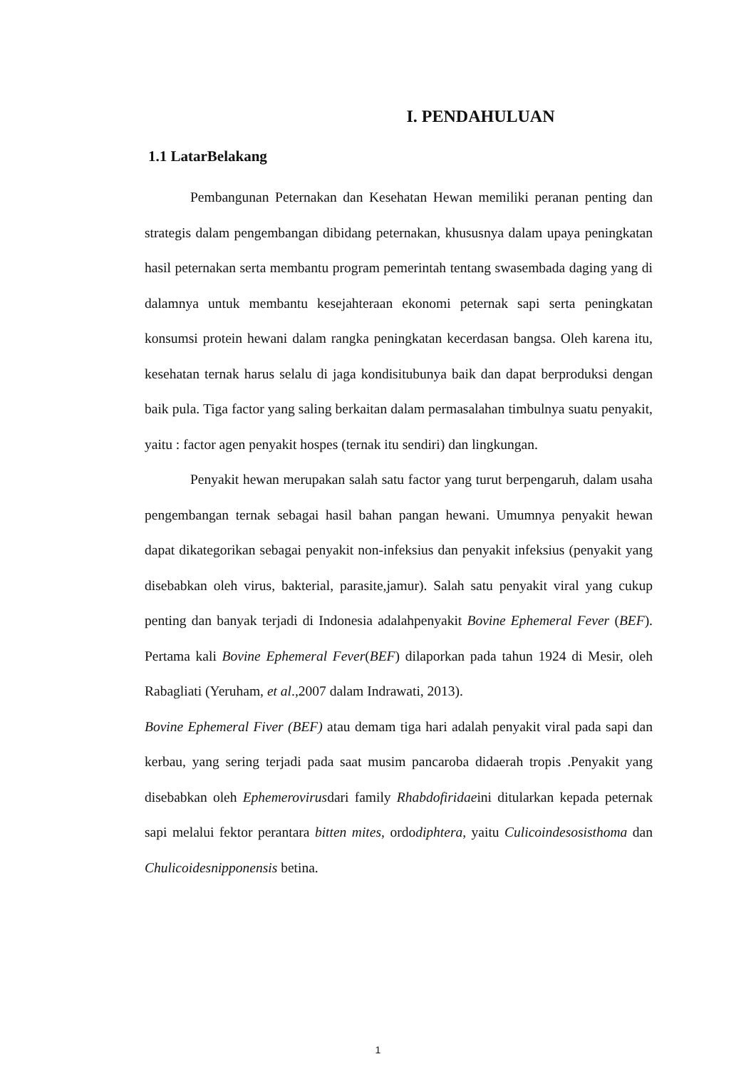I. PENDAHULUAN
1.1 LatarBelakang
Pembangunan Peternakan dan Kesehatan Hewan memiliki peranan penting dan strategis dalam pengembangan dibidang peternakan, khususnya dalam upaya peningkatan hasil peternakan serta membantu program pemerintah tentang swasembada daging yang di dalamnya untuk membantu kesejahteraan ekonomi peternak sapi serta peningkatan konsumsi protein hewani dalam rangka peningkatan kecerdasan bangsa. Oleh karena itu, kesehatan ternak harus selalu di jaga kondisitubunya baik dan dapat berproduksi dengan baik pula. Tiga factor yang saling berkaitan dalam permasalahan timbulnya suatu penyakit, yaitu : factor agen penyakit hospes (ternak itu sendiri) dan lingkungan.
Penyakit hewan merupakan salah satu factor yang turut berpengaruh, dalam usaha pengembangan ternak sebagai hasil bahan pangan hewani. Umumnya penyakit hewan dapat dikategorikan sebagai penyakit non-infeksius dan penyakit infeksius (penyakit yang disebabkan oleh virus, bakterial, parasite,jamur). Salah satu penyakit viral yang cukup penting dan banyak terjadi di Indonesia adalahpenyakit Bovine Ephemeral Fever (BEF). Pertama kali Bovine Ephemeral Fever(BEF) dilaporkan pada tahun 1924 di Mesir, oleh Rabagliati (Yeruham, et al.,2007 dalam Indrawati, 2013).
Bovine Ephemeral Fiver (BEF) atau demam tiga hari adalah penyakit viral pada sapi dan kerbau, yang sering terjadi pada saat musim pancaroba didaerah tropis .Penyakit yang disebabkan oleh Ephemerovirusdari family Rhabdofiridaeini ditularkan kepada peternak sapi melalui fektor perantara bitten mites, ordodiphtera, yaitu Culicoindesosisthoma dan Chulicoidesnipponensis betina.
1